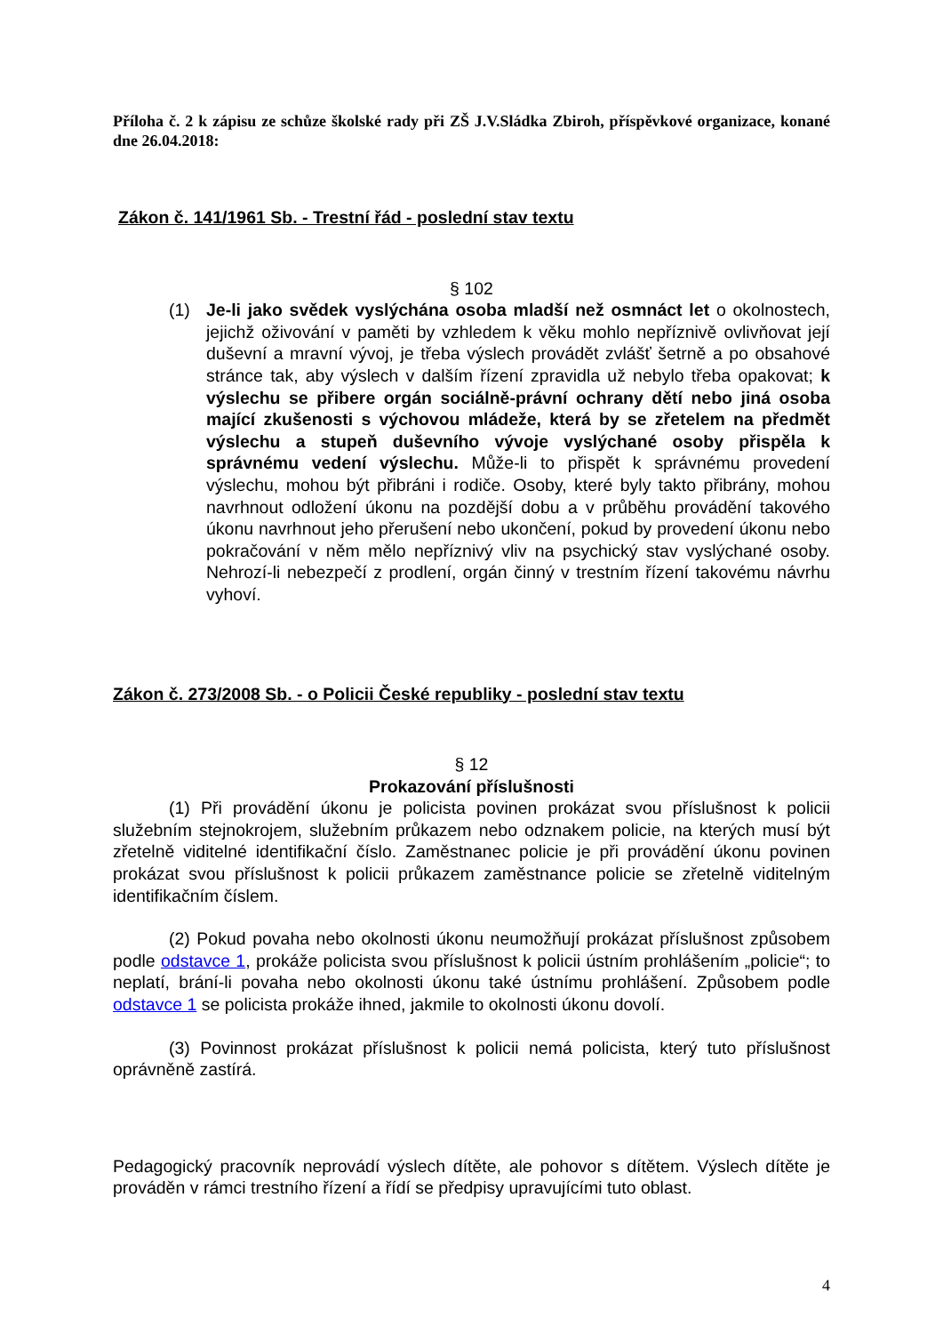Příloha č. 2 k zápisu ze schůze školské rady při ZŠ J.V.Sládka Zbiroh, příspěvkové organizace, konané dne 26.04.2018:
Zákon č. 141/1961 Sb. - Trestní řád - poslední stav textu
§ 102
(1) Je-li jako svědek vyslýchána osoba mladší než osmnáct let o okolnostech, jejichž oživování v paměti by vzhledem k věku mohlo nepříznivě ovlivňovat její duševní a mravní vývoj, je třeba výslech provádět zvlášť šetrně a po obsahové stránce tak, aby výslech v dalším řízení zpravidla už nebylo třeba opakovat; k výslechu se přibere orgán sociálně-právní ochrany dětí nebo jiná osoba mající zkušenosti s výchovou mládeže, která by se zřetelem na předmět výslechu a stupeň duševního vývoje vyslýchané osoby přispěla k správnému vedení výslechu. Může-li to přispět k správnému provedení výslechu, mohou být přibráni i rodiče. Osoby, které byly takto přibrány, mohou navrhnout odložení úkonu na pozdější dobu a v průběhu provádění takového úkonu navrhnout jeho přerušení nebo ukončení, pokud by provedení úkonu nebo pokračování v něm mělo nepříznivý vliv na psychický stav vyslýchané osoby. Nehrozí-li nebezpečí z prodlení, orgán činný v trestním řízení takovému návrhu vyhoví.
Zákon č. 273/2008 Sb. - o Policii České republiky - poslední stav textu
§ 12
Prokazování příslušnosti
(1) Při provádění úkonu je policista povinen prokázat svou příslušnost k policii služebním stejnokrojem, služebním průkazem nebo odznakem policie, na kterých musí být zřetelně viditelné identifikační číslo. Zaměstnanec policie je při provádění úkonu povinen prokázat svou příslušnost k policii průkazem zaměstnance policie se zřetelně viditelným identifikačním číslem.
(2) Pokud povaha nebo okolnosti úkonu neumožňují prokázat příslušnost způsobem podle odstavce 1, prokáže policista svou příslušnost k policii ústním prohlášením „policie“; to neplatí, brání-li povaha nebo okolnosti úkonu také ústnímu prohlášení. Způsobem podle odstavce 1 se policista prokáže ihned, jakmile to okolnosti úkonu dovolí.
(3) Povinnost prokázat příslušnost k policii nemá policista, který tuto příslušnost oprávněně zastírá.
Pedagogický pracovník neprovádí výslech dítěte, ale pohovor s dítětem. Výslech dítěte je prováděn v rámci trestního řízení a řídí se předpisy upravujícími tuto oblast.
4